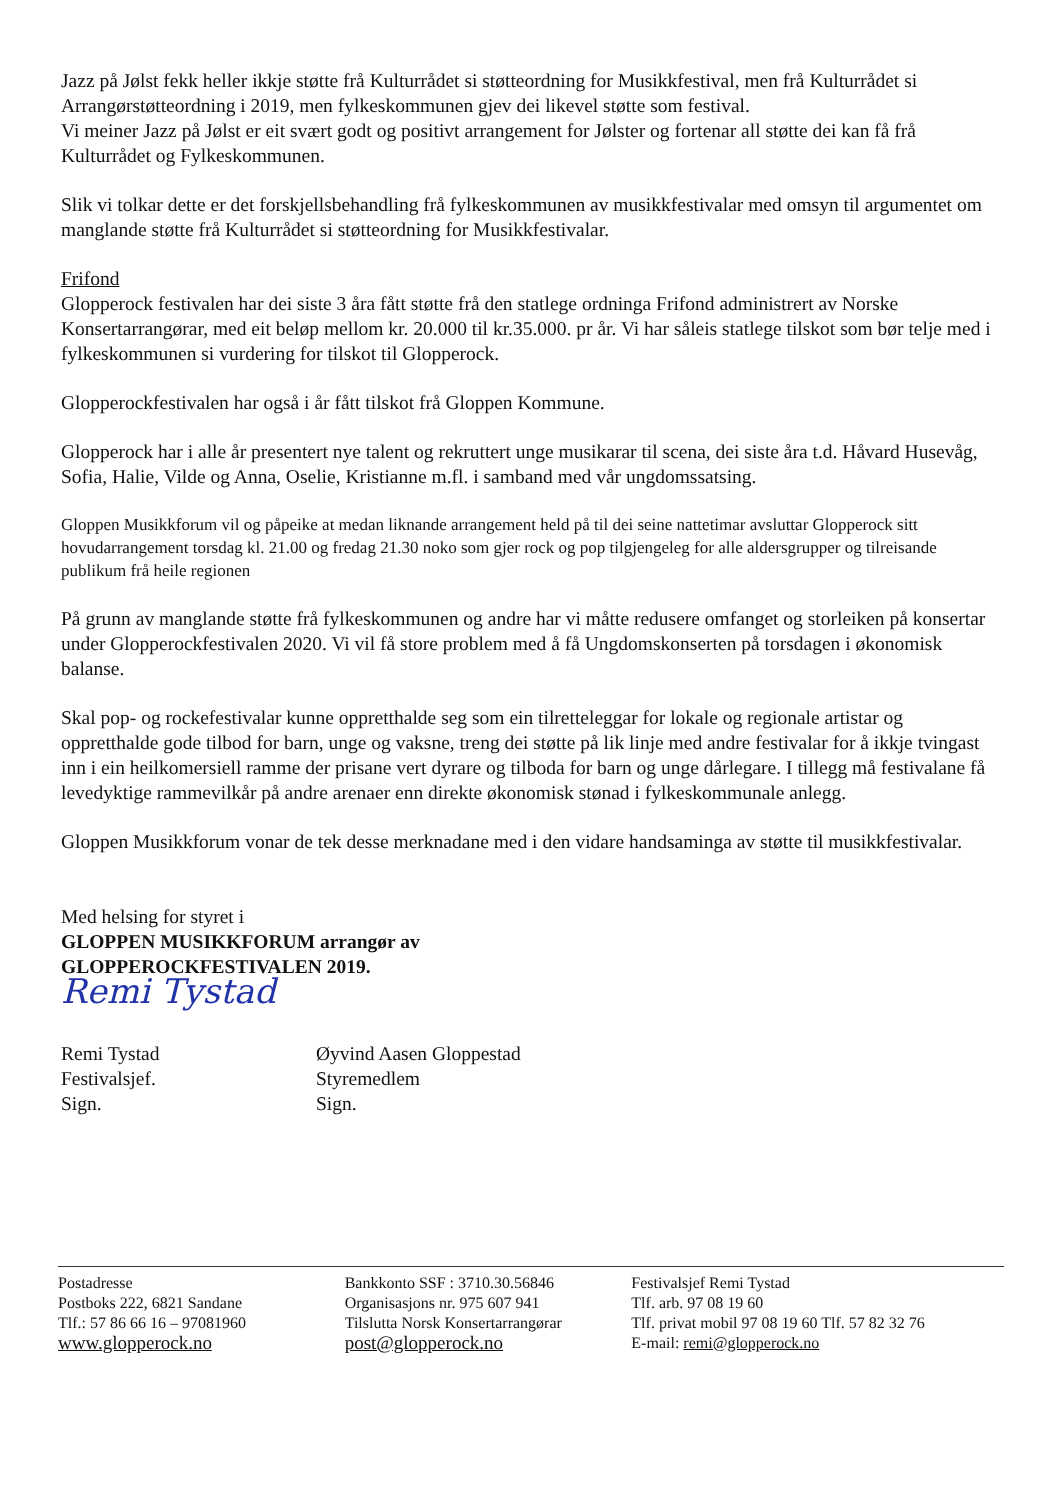Jazz på Jølst fekk heller ikkje støtte frå Kulturrådet si støtteordning for Musikkfestival, men frå Kulturrådet si Arrangørstøtteordning i 2019, men fylkeskommunen gjev dei likevel støtte som festival.
Vi meiner Jazz på Jølst er eit svært godt og positivt arrangement for Jølster og fortenar all støtte dei kan få frå Kulturrådet og Fylkeskommunen.
Slik vi tolkar dette er det forskjellsbehandling frå fylkeskommunen av musikkfestivalar med omsyn til argumentet om manglande støtte frå Kulturrådet si støtteordning for Musikkfestivalar.
Frifond
Glopperock festivalen har dei siste 3 åra fått støtte frå den statlege ordninga Frifond administrert av Norske Konsertarrangørar, med eit beløp mellom kr. 20.000 til kr.35.000. pr år. Vi har såleis statlege tilskot som bør telje med i fylkeskommunen si vurdering for tilskot til Glopperock.
Glopperockfestivalen har også i år fått tilskot frå Gloppen Kommune.
Glopperock har i alle år presentert nye talent og rekruttert unge musikarar til scena, dei siste åra t.d. Håvard Husevåg, Sofia, Halie, Vilde og Anna, Oselie, Kristianne m.fl. i samband med vår ungdomssatsing.
Gloppen Musikkforum vil og påpeike at medan liknande arrangement held på til dei seine nattetimar avsluttar Glopperock sitt hovudarrangement torsdag kl. 21.00 og fredag 21.30 noko som gjer rock og pop tilgjengeleg for alle aldersgrupper og tilreisande publikum frå heile regionen
På grunn av manglande støtte frå fylkeskommunen og andre har vi måtte redusere omfanget og storleiken på konsertar under Glopperockfestivalen 2020. Vi vil få store problem med å få Ungdomskonserten på torsdagen i økonomisk balanse.
Skal pop- og rockefestivalar kunne oppretthalde seg som ein tilretteleggar for lokale og regionale artistar og oppretthalde gode tilbod for barn, unge og vaksne, treng dei støtte på lik linje med andre festivalar for å ikkje tvingast inn i ein heilkomersiell ramme der prisane vert dyrare og tilboda for barn og unge dårlegare. I tillegg må festivalane få levedyktige rammevilkår på andre arenaer enn direkte økonomisk stønad i fylkeskommunale anlegg.
Gloppen Musikkforum vonar de tek desse merknadane med i den vidare handsaminga av støtte til musikkfestivalar.
Med helsing for styret i
GLOPPEN MUSIKKFORUM arrangør av
GLOPPEROCKFESTIVALEN 2019.
Remi Tystad
Remi Tystad
Festivalsjef.
Sign.
Øyvind Aasen Gloppestad
Styremedlem
Sign.
Postadresse
Postboks 222, 6821 Sandane
Tlf.: 57 86 66 16 – 97081960
www.glopperock.no
Bankkonto SSF : 3710.30.56846
Organisasjons nr. 975 607 941
Tilslutta Norsk Konsertarrangørar
post@glopperock.no
Festivalsjef Remi Tystad
Tlf. arb. 97 08 19 60
Tlf. privat mobil 97 08 19 60 Tlf. 57 82 32 76
E-mail: remi@glopperock.no